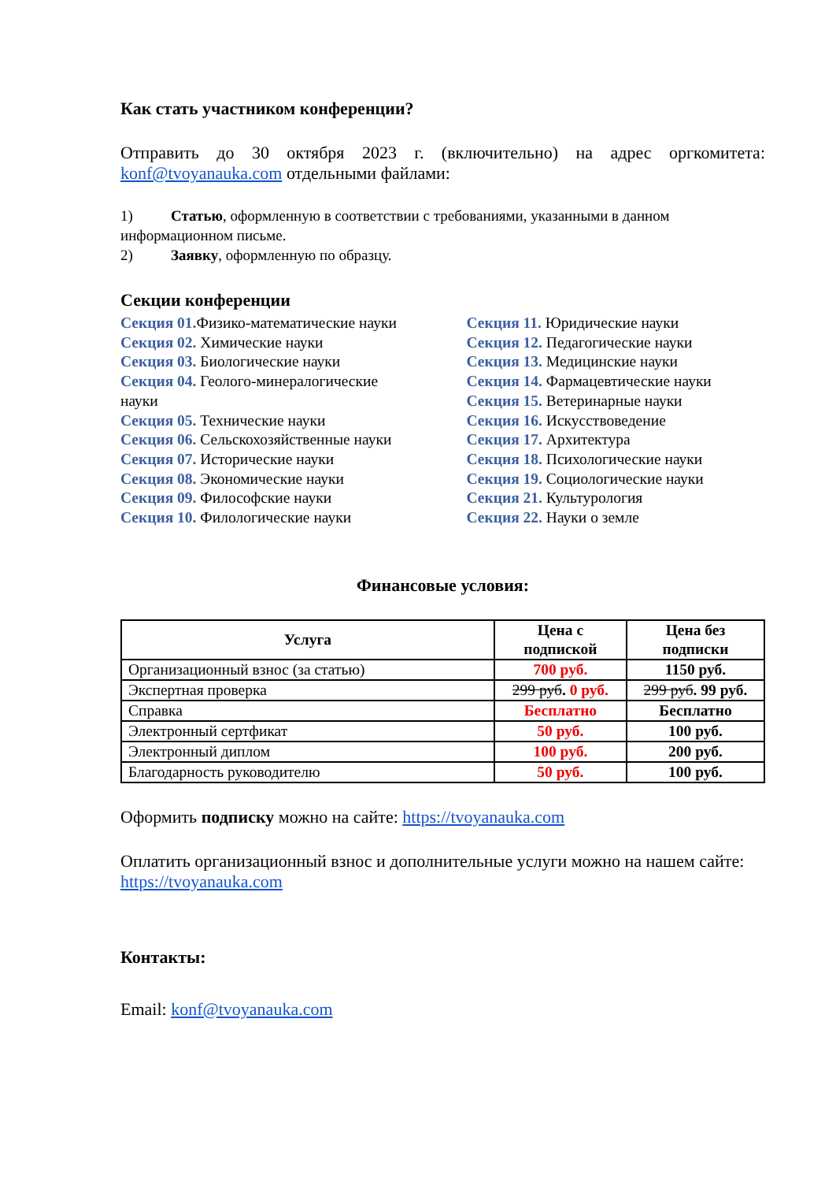Как стать участником конференции?
Отправить до 30 октября 2023 г. (включительно) на адрес оргкомитета: konf@tvoyanauka.com отдельными файлами:
1) Статью, оформленную в соответствии с требованиями, указанными в данном информационном письме.
2) Заявку, оформленную по образцу.
Секции конференции
Секция 01. Физико-математические науки
Секция 02. Химические науки
Секция 03. Биологические науки
Секция 04. Геолого-минералогические науки
Секция 05. Технические науки
Секция 06. Сельскохозяйственные науки
Секция 07. Исторические науки
Секция 08. Экономические науки
Секция 09. Философские науки
Секция 10. Филологические науки
Секция 11. Юридические науки
Секция 12. Педагогические науки
Секция 13. Медицинские науки
Секция 14. Фармацевтические науки
Секция 15. Ветеринарные науки
Секция 16. Искусствоведение
Секция 17. Архитектура
Секция 18. Психологические науки
Секция 19. Социологические науки
Секция 21. Культурология
Секция 22. Науки о земле
Финансовые условия:
| Услуга | Цена с подпиской | Цена без подписки |
| --- | --- | --- |
| Организационный взнос (за статью) | 700 руб. | 1150 руб. |
| Экспертная проверка | 299 руб . 0 руб. | 299 руб . 99 руб. |
| Справка | Бесплатно | Бесплатно |
| Электронный сертфикат | 50 руб. | 100 руб. |
| Электронный диплом | 100 руб. | 200 руб. |
| Благодарность руководителю | 50 руб. | 100 руб. |
Оформить подписку можно на сайте: https://tvoyanauka.com
Оплатить организационный взнос и дополнительные услуги можно на нашем сайте: https://tvoyanauka.com
Контакты:
Email: konf@tvoyanauka.com